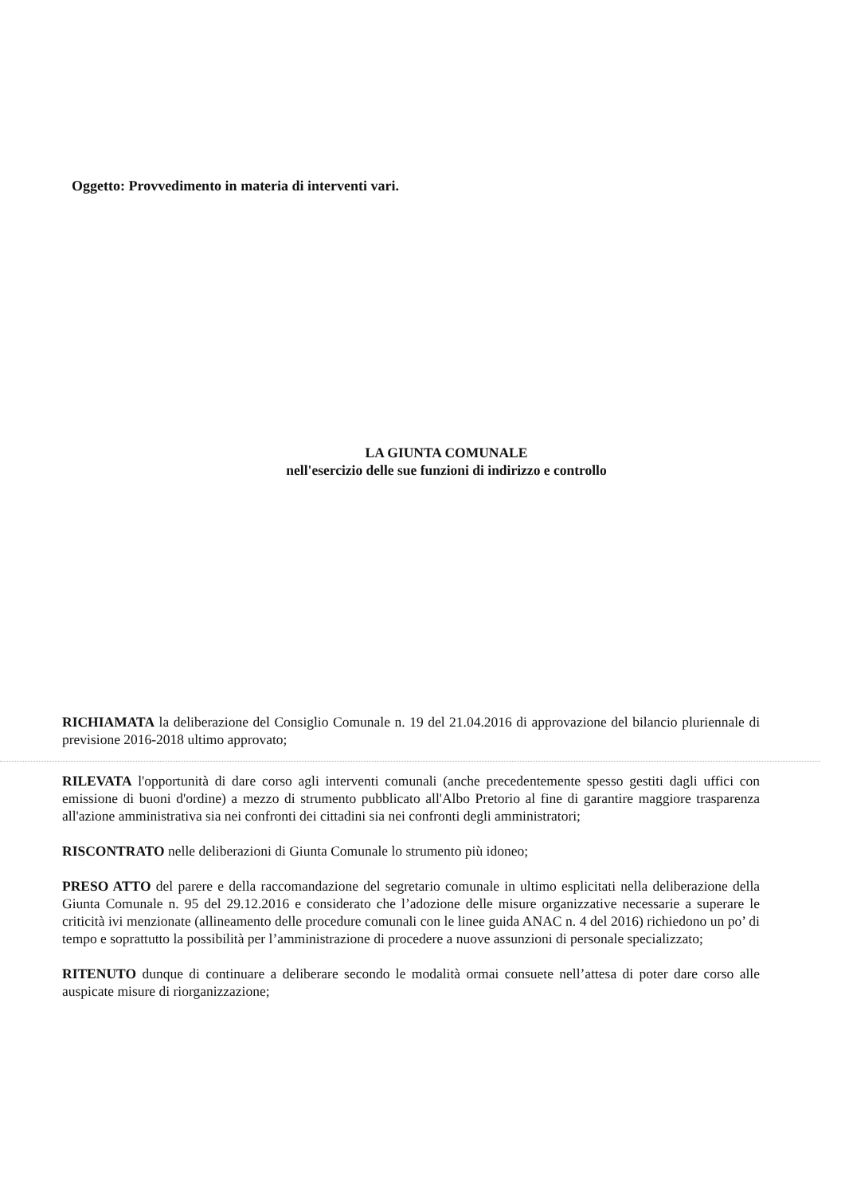Oggetto: Provvedimento in materia di interventi vari.
LA GIUNTA COMUNALE
nell'esercizio delle sue funzioni di indirizzo e controllo
RICHIAMATA la deliberazione del Consiglio Comunale n. 19 del 21.04.2016 di approvazione del bilancio pluriennale di previsione 2016-2018 ultimo approvato;
RILEVATA l'opportunità di dare corso agli interventi comunali (anche precedentemente spesso gestiti dagli uffici con emissione di buoni d'ordine) a mezzo di strumento pubblicato all'Albo Pretorio al fine di garantire maggiore trasparenza all'azione amministrativa sia nei confronti dei cittadini sia nei confronti degli amministratori;
RISCONTRATO nelle deliberazioni di Giunta Comunale lo strumento più idoneo;
PRESO ATTO del parere e della raccomandazione del segretario comunale in ultimo esplicitati nella deliberazione della Giunta Comunale n. 95 del 29.12.2016 e considerato che l’adozione delle misure organizzative necessarie a superare le criticità ivi menzionate (allineamento delle procedure comunali con le linee guida ANAC n. 4 del 2016) richiedono un po’ di tempo e soprattutto la possibilità per l’amministrazione di procedere a nuove assunzioni di personale specializzato;
RITENUTO dunque di continuare a deliberare secondo le modalità ormai consuete nell’attesa di poter dare corso alle auspicate misure di riorganizzazione;